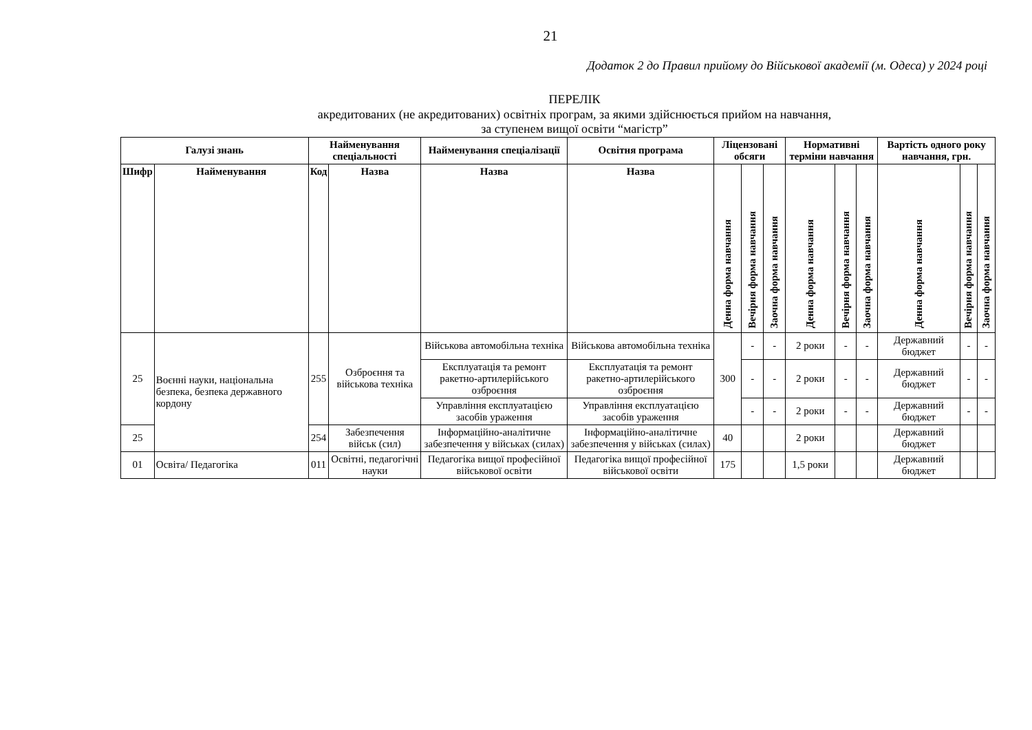21
Додаток 2 до Правил прийому до Військової академії (м. Одеса) у 2024 році
ПЕРЕЛІК
акредитованих (не акредитованих) освітніх програм, за якими здійснюється прийом на навчання,
за ступенем вищої освіти “магістр”
| Галузі знань | | Найменування спеціальності | | Найменування спеціалізації | Освітня програма | Ліцензовані обсяги | | | Нормативні терміни навчання | | | Вартість одного року навчання, грн. | | |
| --- | --- | --- | --- | --- | --- | --- | --- | --- | --- | --- | --- | --- | --- | --- |
| Шифр | Найменування | Код | Назва | Назва | Назва | Денна форма навчання | Вечірня форма навчання | Заочна форма навчання | Денна форма навчання | Вечірня форма навчання | Заочна форма навчання | Денна форма навчання | Вечірня форма навчання | Заочна форма навчання |
| 25 | Воєнні науки, національна безпека, безпека державного кордону | 255 | Озброєння та військова техніка | Військова автомобільна техніка | Військова автомобільна техніка | 300 | - | - | 2 роки | - | - | Державний бюджет | - | - |
| | | | | Експлуатація та ремонт ракетно-артилерійського озброєння | Експлуатація та ремонт ракетно-артилерійського озброєння | | - | - | 2 роки | - | - | Державний бюджет | - | - |
| | | | | Управління експлуатацією засобів ураження | Управління експлуатацією засобів ураження | | - | - | 2 роки | - | - | Державний бюджет | - | - |
| 25 | | 254 | Забезпечення військ (сил) | Інформаційно-аналітичне забезпечення у військах (силах) | Інформаційно-аналітичне забезпечення у військах (силах) | 40 | | | 2 роки | | | Державний бюджет | | |
| 01 | Освіта/ Педагогіка | 011 | Освітні, педагогічні науки | Педагогіка вищої професійної військової освіти | Педагогіка вищої професійної військової освіти | 175 | | | 1,5 роки | | | Державний бюджет | | |